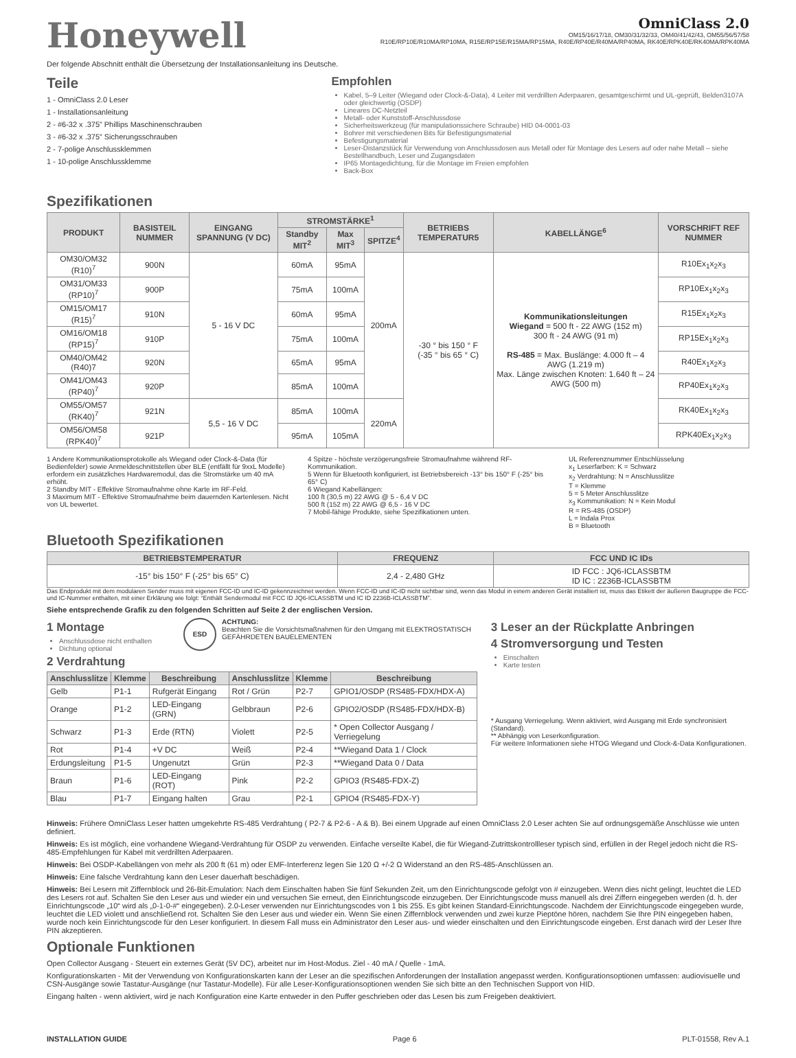Honeywell
OmniClass 2.0
OM15/16/17/18, OM30/31/32/33, OM40/41/42/43, OM55/56/57/58
R10E/RP10E/R10MA/RP10MA, R15E/RP15E/R15MA/RP15MA, R40E/RP40E/R40MA/RP40MA, RK40E/RPK40E/RK40MA/RPK40MA
Der folgende Abschnitt enthält die Übersetzung der Installationsanleitung ins Deutsche.
Teile
1 - OmniClass 2.0 Leser
1 - Installationsanleitung
2 - #6-32 x .375” Phillips Maschinenschrauben
3 - #6-32 x .375” Sicherungsschrauben
2 - 7-polige Anschlussklemmen
1 - 10-polige Anschlussklemme
Spezifikationen
Empfohlen
Kabel, 5–9 Leiter (Wiegand oder Clock-&-Data), 4 Leiter mit verdrillten Aderpaaren, gesamtgeschirmt und UL-geprüft, Belden3107A oder gleichwertig (OSDP)
Lineares DC-Netzteil
Metall- oder Kunststoff-Anschlussdose
Sicherheitswerkzeug (für manipulationssichere Schraube) HID 04-0001-03
Bohrer mit verschiedenen Bits für Befestigungsmaterial
Befestigungsmaterial
Leser-Distanzstück für Verwendung von Anschlussdosen aus Metall oder für Montage des Lesers auf oder nahe Metall – siehe Bestellhandbuch, Leser und Zugangsdaten
IP65 Montagedichtung, für die Montage im Freien empfohlen
Back-Box
| PRODUKT | BASISTEIL NUMMER | EINGANG SPANNUNG (V DC) | STROMSTÄRKE<sup>1</sup> | | | BETRIEBS TEMPERATUR5 | KABELLÄNGE<sup>6</sup> | VORSCHRIFT REF NUMMER |
| --- | --- | --- | --- | --- | --- | --- | --- | --- |
| | | | Standby MIT<sup>2</sup> | Max MIT<sup>3</sup> | SPITZE<sup>4</sup> | | | |
| OM30/OM32 (R10)<sup>7</sup> | 900N | 5 - 16 V DC | 60mA | 95mA | 200mA | -30 ° bis 150 ° F (-35 ° bis 65 ° C) | Kommunikationsleitungen Wiegand = 500 ft - 22 AWG (152 m) 300 ft - 24 AWG (91 m) RS-485 = Max. Buslänge: 4.000 ft – 4 AWG (1.219 m) Max. Länge zwischen Knoten: 1.640 ft – 24 AWG (500 m) | R10Ex<sub>1</sub>x<sub>2</sub>x<sub>3</sub> |
| OM31/OM33 (RP10)<sup>7</sup> | 900P | | 75mA | 100mA | | | | RP10Ex<sub>1</sub>x<sub>2</sub>x<sub>3</sub> |
| OM15/OM17 (R15)<sup>7</sup> | 910N | | 60mA | 95mA | | | | R15Ex<sub>1</sub>x<sub>2</sub>x<sub>3</sub> |
| OM16/OM18 (RP15)<sup>7</sup> | 910P | | 75mA | 100mA | | | | RP15Ex<sub>1</sub>x<sub>2</sub>x<sub>3</sub> |
| OM40/OM42 (R40)7 | 920N | | 65mA | 95mA | | | | R40Ex<sub>1</sub>x<sub>2</sub>x<sub>3</sub> |
| OM41/OM43 (RP40)<sup>7</sup> | 920P | | 85mA | 100mA | | | | RP40Ex<sub>1</sub>x<sub>2</sub>x<sub>3</sub> |
| OM55/OM57 (RK40)<sup>7</sup> | 921N | 5,5 - 16 V DC | 85mA | 100mA | 220mA | | | RK40Ex<sub>1</sub>x<sub>2</sub>x<sub>3</sub> |
| OM56/OM58 (RPK40)<sup>7</sup> | 921P | | 95mA | 105mA | | | | RPK40Ex<sub>1</sub>x<sub>2</sub>x<sub>3</sub> |
1 Andere Kommunikationsprotokolle als Wiegand oder Clock-&-Data (für Bedienfelder) sowie Anmeldeschnittstellen über BLE (entfällt für 9xxL Modelle) erfordern ein zusätzliches Hardwaremodul, das die Stromstärke um 40 mA erhöht.
2 Standby MIT - Effektive Stromaufnahme ohne Karte im RF-Feld.
3 Maximum MIT - Effektive Stromaufnahme beim dauernden Kartenlesen. Nicht von UL bewertet.
4 Spitze - höchste verzögerungsfreie Stromaufnahme während RF-Kommunikation.
5 Wenn für Bluetooth konfiguriert, ist Betriebsbereich -13° bis 150° F (-25° bis 65° C)
6 Wiegand Kabellängen:
100 ft (30,5 m) 22 AWG @ 5 - 6,4 V DC
500 ft (152 m) 22 AWG @ 6,5 - 16 V DC
7 Mobil-fähige Produkte, siehe Spezifikationen unten.
UL Referenznummer Entschlüsselung
x<sub>1</sub> Leserfarben: K = Schwarz
x<sub>2</sub> Verdrahtung: N = Anschlusslitze
T = Klemme
5 = 5 Meter Anschlusslitze
x<sub>3</sub> Kommunikation: N = Kein Modul
R = RS-485 (OSDP)
L = Indala Prox
B = Bluetooth
Bluetooth Spezifikationen
| BETRIEBSTEMPERATUR | FREQUENZ | FCC UND IC IDs |
| --- | --- | --- |
| -15° bis 150° F (-25° bis 65° C) | 2,4 - 2,480 GHz | ID FCC : JQ6-ICLASSBTM ID IC : 2236B-ICLASSBTM |
Das Endprodukt mit dem modularen Sender muss mit eigenen FCC-ID und IC-ID gekennzeichnet werden. Wenn FCC-ID und IC-ID nicht sichtbar sind, wenn das Modul in einem anderen Gerät installiert ist, muss das Etikett der äußeren Baugruppe die FCC- und IC-Nummer enthalten, mit einer Erklärung wie folgt: “Enthält Sendermodul mit FCC ID JQ6-ICLASSBTM und IC ID 2236B-ICLASSBTM”.
Siehe entsprechende Grafik zu den folgenden Schritten auf Seite 2 der englischen Version.
1 Montage
Anschlussdose nicht enthalten
Dichtung optional
ESD ACHTUNG:
Beachten Sie die Vorsichtsmaßnahmen für den Umgang mit ELEKTROSTATISCH GEFÄHRDETEN BAUELEMENTEN
2 Verdrahtung
| Anschlusslitze | Klemme | Beschreibung | Anschlusslitze | Klemme | Beschreibung |
| --- | --- | --- | --- | --- | --- |
| Gelb | P1-1 | Rufgerät Eingang | Rot / Grün | P2-7 | GPIO1/OSDP (RS485-FDX/HDX-A) |
| Orange | P1-2 | LED-Eingang (GRN) | Gelbbraun | P2-6 | GPIO2/OSDP (RS485-FDX/HDX-B) |
| Schwarz | P1-3 | Erde (RTN) | Violett | P2-5 | * Open Collector Ausgang / Verriegelung |
| Rot | P1-4 | +V DC | Weiß | P2-4 | **Wiegand Data 1 / Clock |
| Erdungsleitung | P1-5 | Ungenutzt | Grün | P2-3 | **Wiegand Data 0 / Data |
| Braun | P1-6 | LED-Eingang (ROT) | Pink | P2-2 | GPIO3 (RS485-FDX-Z) |
| Blau | P1-7 | Eingang halten | Grau | P2-1 | GPIO4 (RS485-FDX-Y) |
3 Leser an der Rückplatte Anbringen
4 Stromversorgung und Testen
Einschalten
Karte testen
* Ausgang Verriegelung. Wenn aktiviert, wird Ausgang mit Erde synchronisiert (Standard).
** Abhängig von Leserkonfiguration.
Für weitere Informationen siehe HTOG Wiegand und Clock-&-Data Konfigurationen.
Hinweis: Frühere OmniClass Leser hatten umgekehrte RS-485 Verdrahtung ( P2-7 & P2-6 - A & B). Bei einem Upgrade auf einen OmniClass 2.0 Leser achten Sie auf ordnungsgemäße Anschlüsse wie unten definiert.
Hinweis: Es ist möglich, eine vorhandene Wiegand-Verdrahtung für OSDP zu verwenden. Einfache verseilte Kabel, die für Wiegand-Zutrittskontrollleser typisch sind, erfüllen in der Regel jedoch nicht die RS-485-Empfehlungen für Kabel mit verdrillten Aderpaaren.
Hinweis: Bei OSDP-Kabellängen von mehr als 200 ft (61 m) oder EMF-Interferenz legen Sie 120 Ω +/-2 Ω Widerstand an den RS-485-Anschlüssen an.
Hinweis: Eine falsche Verdrahtung kann den Leser dauerhaft beschädigen.
Hinweis: Bei Lesern mit Ziffernblock und 26-Bit-Emulation: Nach dem Einschalten haben Sie fünf Sekunden Zeit, um den Einrichtungscode gefolgt von # einzugeben. Wenn dies nicht gelingt, leuchtet die LED des Lesers rot auf. Schalten Sie den Leser aus und wieder ein und versuchen Sie erneut, den Einrichtungscode einzugeben. Der Einrichtungscode muss manuell als drei Ziffern eingegeben werden (d. h. der Einrichtungscode „10“ wird als „0-1-0-#“ eingegeben). 2.0-Leser verwenden nur Einrichtungscodes von 1 bis 255. Es gibt keinen Standard-Einrichtungscode. Nachdem der Einrichtungscode eingegeben wurde, leuchtet die LED violett und anschließend rot. Schalten Sie den Leser aus und wieder ein. Wenn Sie einen Ziffernblock verwenden und zwei kurze Pieptöne hören, nachdem Sie Ihre PIN eingegeben haben, wurde noch kein Einrichtungscode für den Leser konfiguriert. In diesem Fall muss ein Administrator den Leser aus- und wieder einschalten und den Einrichtungscode eingeben. Erst danach wird der Leser Ihre PIN akzeptieren.
Optionale Funktionen
Open Collector Ausgang - Steuert ein externes Gerät (5V DC), arbeitet nur im Host-Modus. Ziel - 40 mA / Quelle - 1mA.
Konfigurationskarten - Mit der Verwendung von Konfigurationskarten kann der Leser an die spezifischen Anforderungen der Installation angepasst werden. Konfigurationsoptionen umfassen: audiovisuelle und CSN-Ausgänge sowie Tastatur-Ausgänge (nur Tastatur-Modelle). Für alle Leser-Konfigurationsoptionen wenden Sie sich bitte an den Technischen Support von HID.
Eingang halten - wenn aktiviert, wird je nach Konfiguration eine Karte entweder in den Puffer geschrieben oder das Lesen bis zum Freigeben deaktiviert.
INSTALLATION GUIDE Page 6 PLT-01558, Rev A.1